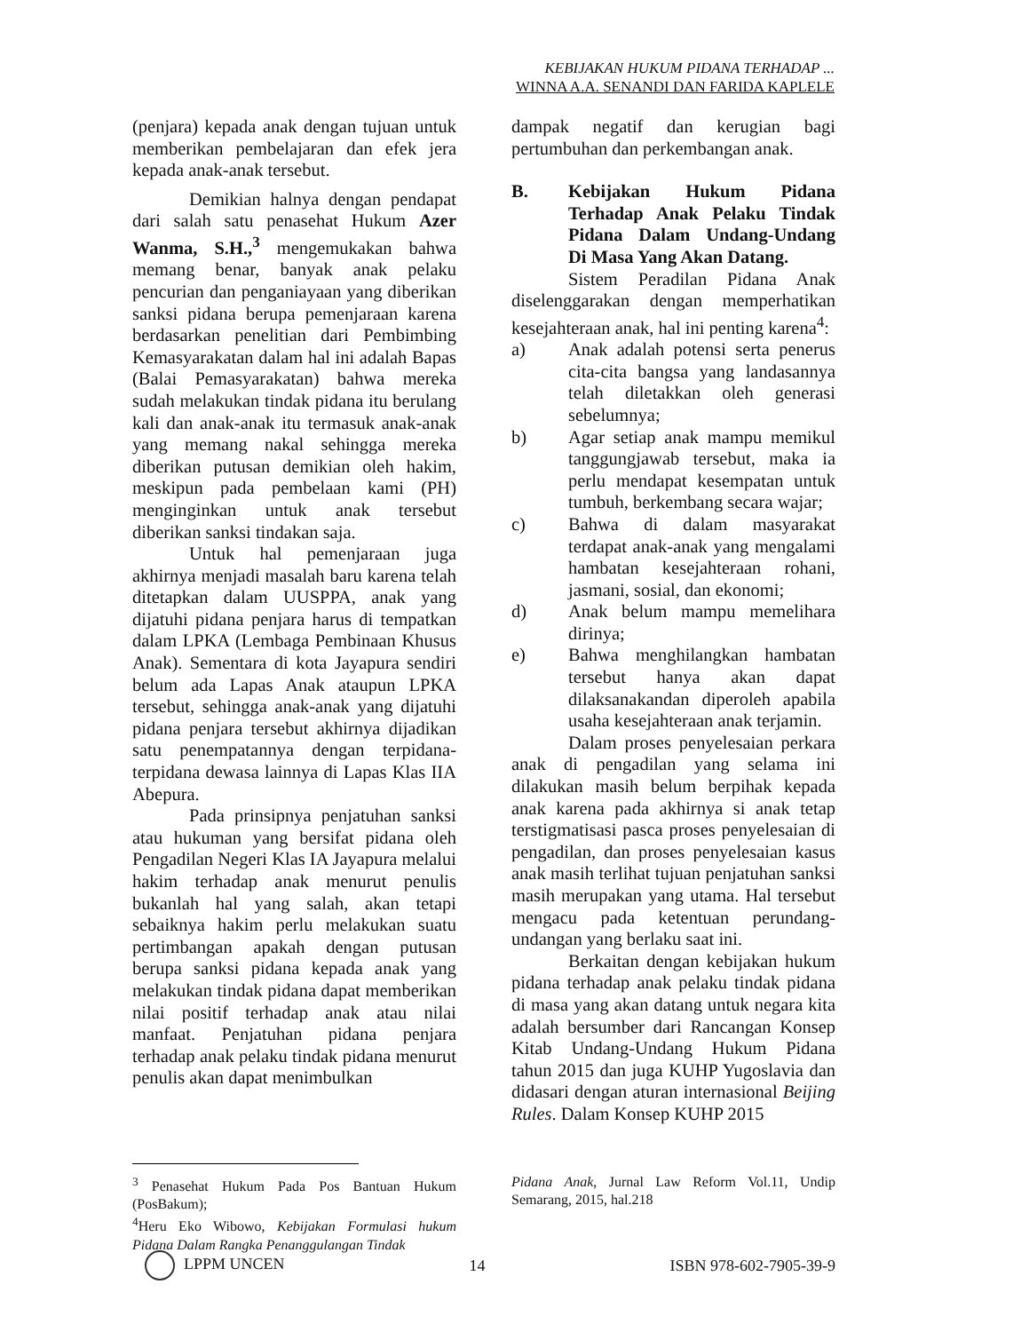KEBIJAKAN HUKUM PIDANA TERHADAP ...
WINNA A.A. SENANDI DAN FARIDA KAPLELE
(penjara) kepada anak dengan tujuan untuk memberikan pembelajaran dan efek jera kepada anak-anak tersebut.
Demikian halnya dengan pendapat dari salah satu penasehat Hukum Azer Wanma, S.H.,<sup>3</sup> mengemukakan bahwa memang benar, banyak anak pelaku pencurian dan penganiayaan yang diberikan sanksi pidana berupa pemenjaraan karena berdasarkan penelitian dari Pembimbing Kemasyarakatan dalam hal ini adalah Bapas (Balai Pemasyarakatan) bahwa mereka sudah melakukan tindak pidana itu berulang kali dan anak-anak itu termasuk anak-anak yang memang nakal sehingga mereka diberikan putusan demikian oleh hakim, meskipun pada pembelaan kami (PH) menginginkan untuk anak tersebut diberikan sanksi tindakan saja.
Untuk hal pemenjaraan juga akhirnya menjadi masalah baru karena telah ditetapkan dalam UUSPPA, anak yang dijatuhi pidana penjara harus di tempatkan dalam LPKA (Lembaga Pembinaan Khusus Anak). Sementara di kota Jayapura sendiri belum ada Lapas Anak ataupun LPKA tersebut, sehingga anak-anak yang dijatuhi pidana penjara tersebut akhirnya dijadikan satu penempatannya dengan terpidana-terpidana dewasa lainnya di Lapas Klas IIA Abepura.
Pada prinsipnya penjatuhan sanksi atau hukuman yang bersifat pidana oleh Pengadilan Negeri Klas IA Jayapura melalui hakim terhadap anak menurut penulis bukanlah hal yang salah, akan tetapi sebaiknya hakim perlu melakukan suatu pertimbangan apakah dengan putusan berupa sanksi pidana kepada anak yang melakukan tindak pidana dapat memberikan nilai positif terhadap anak atau nilai manfaat. Penjatuhan pidana penjara terhadap anak pelaku tindak pidana menurut penulis akan dapat menimbulkan
dampak negatif dan kerugian bagi pertumbuhan dan perkembangan anak.
B. Kebijakan Hukum Pidana Terhadap Anak Pelaku Tindak Pidana Dalam Undang-Undang Di Masa Yang Akan Datang.
Sistem Peradilan Pidana Anak diselenggarakan dengan memperhatikan kesejahteraan anak, hal ini penting karena<sup>4</sup>:
a) Anak adalah potensi serta penerus cita-cita bangsa yang landasannya telah diletakkan oleh generasi sebelumnya;
b) Agar setiap anak mampu memikul tanggungjawab tersebut, maka ia perlu mendapat kesempatan untuk tumbuh, berkembang secara wajar;
c) Bahwa di dalam masyarakat terdapat anak-anak yang mengalami hambatan kesejahteraan rohani, jasmani, sosial, dan ekonomi;
d) Anak belum mampu memelihara dirinya;
e) Bahwa menghilangkan hambatan tersebut hanya akan dapat dilaksanakandan diperoleh apabila usaha kesejahteraan anak terjamin.
Dalam proses penyelesaian perkara anak di pengadilan yang selama ini dilakukan masih belum berpihak kepada anak karena pada akhirnya si anak tetap terstigmatisasi pasca proses penyelesaian di pengadilan, dan proses penyelesaian kasus anak masih terlihat tujuan penjatuhan sanksi masih merupakan yang utama. Hal tersebut mengacu pada ketentuan perundang-undangan yang berlaku saat ini.
Berkaitan dengan kebijakan hukum pidana terhadap anak pelaku tindak pidana di masa yang akan datang untuk negara kita adalah bersumber dari Rancangan Konsep Kitab Undang-Undang Hukum Pidana tahun 2015 dan juga KUHP Yugoslavia dan didasari dengan aturan internasional Beijing Rules. Dalam Konsep KUHP 2015
<sup>3</sup> Penasehat Hukum Pada Pos Bantuan Hukum (PosBakum);
<sup>4</sup> Heru Eko Wibowo, Kebijakan Formulasi hukum Pidana Dalam Rangka Penanggulangan Tindak
Pidana Anak, Jurnal Law Reform Vol.11, Undip Semarang, 2015, hal.218
LPPM UNCEN 14 ISBN 978-602-7905-39-9